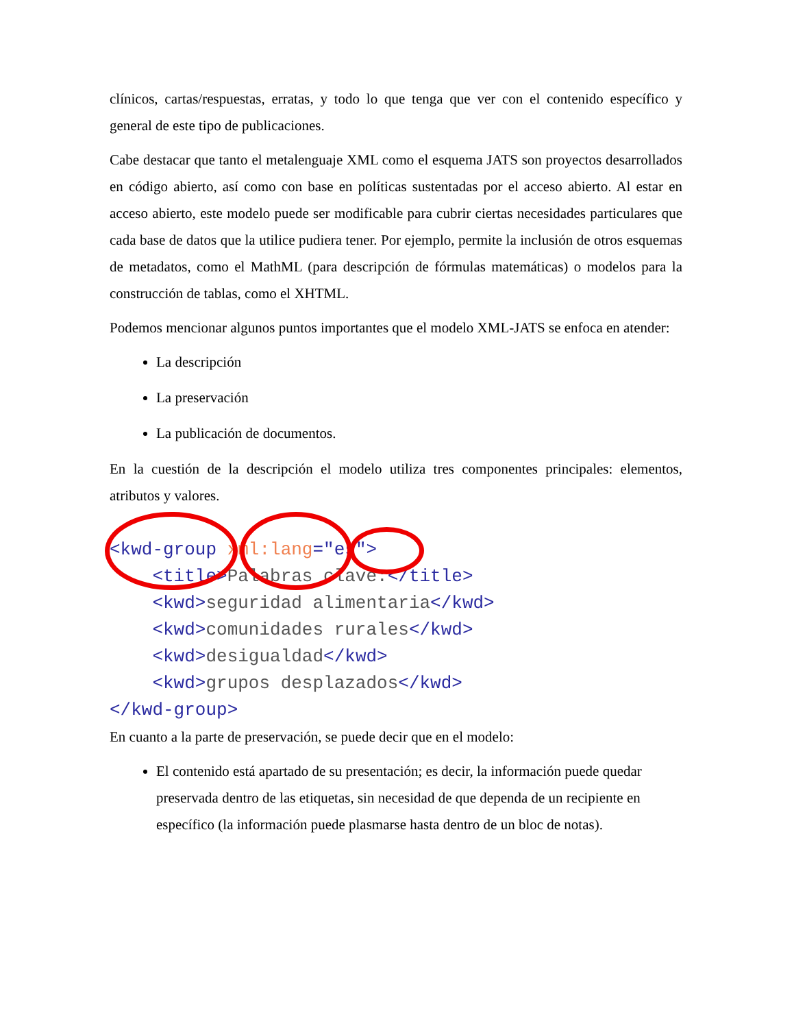clínicos, cartas/respuestas, erratas, y todo lo que tenga que ver con el contenido específico y general de este tipo de publicaciones.
Cabe destacar que tanto el metalenguaje XML como el esquema JATS son proyectos desarrollados en código abierto, así como con base en políticas sustentadas por el acceso abierto. Al estar en acceso abierto, este modelo puede ser modificable para cubrir ciertas necesidades particulares que cada base de datos que la utilice pudiera tener. Por ejemplo, permite la inclusión de otros esquemas de metadatos, como el MathML (para descripción de fórmulas matemáticas) o modelos para la construcción de tablas, como el XHTML.
Podemos mencionar algunos puntos importantes que el modelo XML-JATS se enfoca en atender:
La descripción
La preservación
La publicación de documentos.
En la cuestión de la descripción el modelo utiliza tres componentes principales: elementos, atributos y valores.
<kwd-group xml:lang="es"> <title>Palabras clave:</title> <kwd>seguridad alimentaria</kwd> <kwd>comunidades rurales</kwd> <kwd>desigualdad</kwd> <kwd>grupos desplazados</kwd> </kwd-group>
En cuanto a la parte de preservación, se puede decir que en el modelo:
El contenido está apartado de su presentación; es decir, la información puede quedar preservada dentro de las etiquetas, sin necesidad de que dependa de un recipiente en específico (la información puede plasmarse hasta dentro de un bloc de notas).